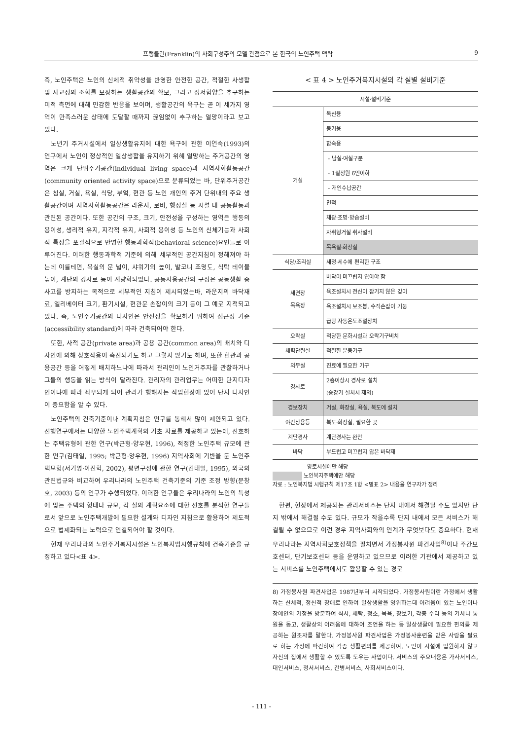프랭클린(Franklin)의 사회구성주의 모델 관점으로 본 한국의 노인주택 맥락 9
즉, 노인주택은 노인의 신체적 취약성을 반영한 안전한 공간, 적절한 사생활 및 사교성의 조화를 보장하는 생활공간의 확보, 그리고 정서함양을 추구하는 미적 측면에 대해 민감한 반응을 보이며, 생활공간의 욕구는 곧 이 세가지 영역이 만족스러운 상태에 도달할 때까지 끊임없이 추구하는 열망이라고 보고 있다.
노년기 주거시설에서 일상생활유지에 대한 욕구에 관한 이연숙(1993)의 연구에서 노인이 정상적인 일상생활을 유지하기 위해 열망하는 주거공간의 영역은 크게 단위주거공간(individual living space)과 지역사회활동공간(community oriented activity space)으로 분류되었는 바, 단위주거공간은 침실, 거실, 욕실, 식당, 부엌, 현관 등 노인 개인의 주거 단위내의 주요 생활공간이며 지역사회활동공간은 라운지, 로비, 행정실 등 시설 내 공동활동과 관련된 공간이다. 또한 공간의 구조, 크기, 안전성을 구성하는 영역은 행동의 용이성, 생리적 유지, 지각적 유지, 사회적 용이성 등 노인의 신체기능과 사회적 특성을 포괄적으로 반영한 행동과학적(behavioral science)요인들로 이루어진다. 이러한 행동과학적 기준에 의해 세부적인 공간지침이 정해져야 하는데 이를테면, 욕실의 문 넓이, 샤워기의 높이, 발코니 조명도, 식탁 테이블 높이, 계단의 경사로 등이 계량화되었다. 공동사용공간의 구성은 공동생활 중 사고를 방지하는 목적으로 세부적인 지침이 제시되었는바, 라운지의 바닥재료, 엘리베이터 크기, 환기시설, 현관문 손잡이의 크기 등이 그 예로 지적되고 있다. 즉, 노인주거공간의 디자인은 안전성을 확보하기 위하여 접근성 기준(accessibility standard)에 따라 건축되어야 한다.
또한, 사적 공간(private area)과 공용 공간(common area)의 배치와 디자인에 의해 상호작용이 촉진되기도 하고 그렇지 않기도 하며, 또한 현관과 공용공간 등을 어떻게 배치하느냐에 따라서 관리인이 노인거주자를 관찰하거나 그들의 행동을 읽는 방식이 달라진다. 관리자의 관리업무는 어떠한 단지디자인이냐에 따라 좌우되게 되어 관리가 행해지는 작업현장에 있어 단지 디자인이 중요함을 알 수 있다.
노인주택의 건축기준이나 계획지침은 연구를 통해서 많이 제안되고 있다. 선행연구에서는 다양한 노인주택계획의 기초 자료를 제공하고 있는데, 선호하는 주택유형에 관한 연구(박근형·양우현, 1996), 적정한 노인주택 규모에 관한 연구(김태일, 1995; 박근형·양우현, 1996) 지역사회에 기반을 둔 노인주택모형(서기영·이진혁, 2002), 평면구성에 관한 연구(김태일, 1995), 외국의 관련법규와 비교하여 우리나라의 노인주택 건축기준의 기준 조정 방향(문창호, 2003) 등의 연구가 수행되었다. 이러한 연구들은 우리나라의 노인의 특성에 맞는 주택의 형태나 규모, 각 실의 계획요소에 대한 선호를 분석한 연구들로서 앞으로 노인주택개발에 필요한 설계와 디자인 지침으로 활용하여 제도적으로 법제화되는 노력으로 연결되어야 할 것이다.
현재 우리나라의 노인주거복지시설은 노인복지법시행규칙에 건축기준을 규정하고 있다<표 4>.
< 표 4 > 노인주거복지시설의 각 실별 설비기준
| 시설·설비기준 | |
| --- | --- |
| 거실 | 독신용 |
| | 동거용 |
| | 합숙용 |
| | - 남실·여실구분 |
| | - 1실정원 6인이하 |
| | - 개인수납공간 |
| | 면적 |
| | 채광·조명·방습설비 |
| | 자취형거실 취사설비 |
| | 목욕실·화장실 |
| 식당/조리실 | 세정·세수에 편리한 구조 |
| 세면장 목욕장 | 바닥이 미끄럽지 않아야 함 |
| | 욕조설치시 전신이 잠기지 않은 깊이 |
| | 욕조설치시 보조봉, 수직손잡이 기둥 |
| | 급탕 자동온도조절장치 |
| 오락실 | 적당한 문화시설과 오락기구비치 |
| 체력단련실 | 적절한 운동기구 |
| 의무실 | 진료에 필요한 기구 |
| 경사로 | 2층이상시 경사로 설치 (승강기 설치시 제외) |
| 경보장치 | 거실, 화장실, 욕실, 복도에 설치 |
| 야간상용등 | 복도·화장실, 필요한 곳 |
| 계단경사 | 계단경사는 완만 |
| 바닥 | 부드럽고 미끄럽지 않은 바닥재 |
양로시설에만 해당
노인복지주택에만 해당
자료 : 노인복지법 시행규칙 제17조 1항 <별표 2> 내용을 연구자가 정리
한편, 현장에서 제공되는 관리서비스는 단지 내에서 해결될 수도 있지만 단지 밖에서 해결될 수도 있다. 규모가 작을수록 단지 내에서 모든 서비스가 해결될 수 없으므로 이런 경우 지역사회와의 연계가 무엇보다도 중요하다. 현재 우리나라는 지역사회보호정책을 펼치면서 가정봉사원 파견사업<sup>8)</sup>이나 주간보호센터, 단기보호센터 등을 운영하고 있으므로 이러한 기관에서 제공하고 있는 서비스를 노인주택에서도 활용할 수 있는 경로
8) 가정봉사원 파견사업은 1987년부터 시작되었다. 가정봉사원이란 가정에서 생활하는 신체적, 정신적 장애로 인하여 일상생활을 영위하는데 어려움이 있는 노인이나 장애인의 가정을 방문하여 식사, 세탁, 청소, 목욕, 장보기, 각종 수리 등의 가사나 통원을 돕고, 생활상의 어려움에 대하여 조언을 하는 등 일상생활에 필요한 편의를 제공하는 원조자를 말한다. 가정봉사원 파견사업은 가정봉사훈련을 받은 사람을 필요로 하는 가정에 파견하여 각종 생활편의를 제공하여, 노인이 시설에 입원하지 않고 자신의 집에서 생활할 수 있도록 도우는 사업이다. 서비스의 주요내용은 가사서비스, 대인서비스, 정서서비스, 간병서비스, 사회서비스이다.
- 111 -